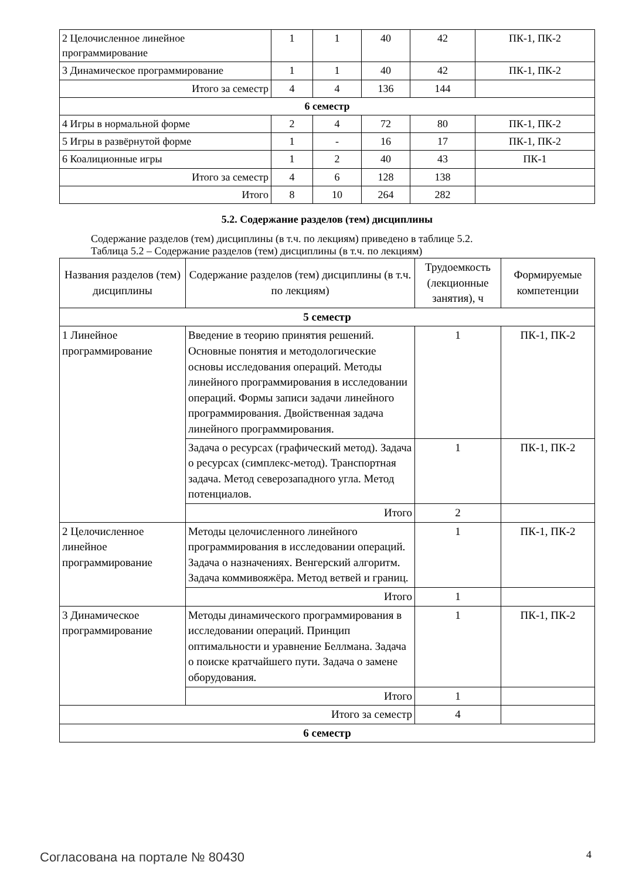| 2 Целочисленное линейное программирование | 1 | 1 | 40 | 42 | ПК-1, ПК-2 |
| 3 Динамическое программирование | 1 | 1 | 40 | 42 | ПК-1, ПК-2 |
| Итого за семестр | 4 | 4 | 136 | 144 | |
| 6 семестр | | | | | |
| 4 Игры в нормальной форме | 2 | 4 | 72 | 80 | ПК-1, ПК-2 |
| 5 Игры в развёрнутой форме | 1 | - | 16 | 17 | ПК-1, ПК-2 |
| 6 Коалиционные игры | 1 | 2 | 40 | 43 | ПК-1 |
| Итого за семестр | 4 | 6 | 128 | 138 | |
| Итого | 8 | 10 | 264 | 282 | |
5.2. Содержание разделов (тем) дисциплины
Содержание разделов (тем) дисциплины (в т.ч. по лекциям) приведено в таблице 5.2.
Таблица 5.2 – Содержание разделов (тем) дисциплины (в т.ч. по лекциям)
| Названия разделов (тем) дисциплины | Содержание разделов (тем) дисциплины (в т.ч. по лекциям) | Трудоемкость (лекционные занятия), ч | Формируемые компетенции |
| 5 семестр | | | |
| 1 Линейное программирование | Введение в теорию принятия решений. Основные понятия и методологические основы исследования операций. Методы линейного программирования в исследовании операций. Формы записи задачи линейного программирования. Двойственная задача линейного программирования. | 1 | ПК-1, ПК-2 |
| | Задача о ресурсах (графический метод). Задача о ресурсах (симплекс-метод). Транспортная задача. Метод северозападного угла. Метод потенциалов. | 1 | ПК-1, ПК-2 |
| | Итого | 2 | |
| 2 Целочисленное линейное программирование | Методы целочисленного линейного программирования в исследовании операций. Задача о назначениях. Венгерский алгоритм. Задача коммивояжёра. Метод ветвей и границ. | 1 | ПК-1, ПК-2 |
| | Итого | 1 | |
| 3 Динамическое программирование | Методы динамического программирования в исследовании операций. Принцип оптимальности и уравнение Беллмана. Задача о поиске кратчайшего пути. Задача о замене оборудования. | 1 | ПК-1, ПК-2 |
| | Итого | 1 | |
| Итого за семестр | | 4 | |
| 6 семестр | | | |
Согласована на портале № 80430 4